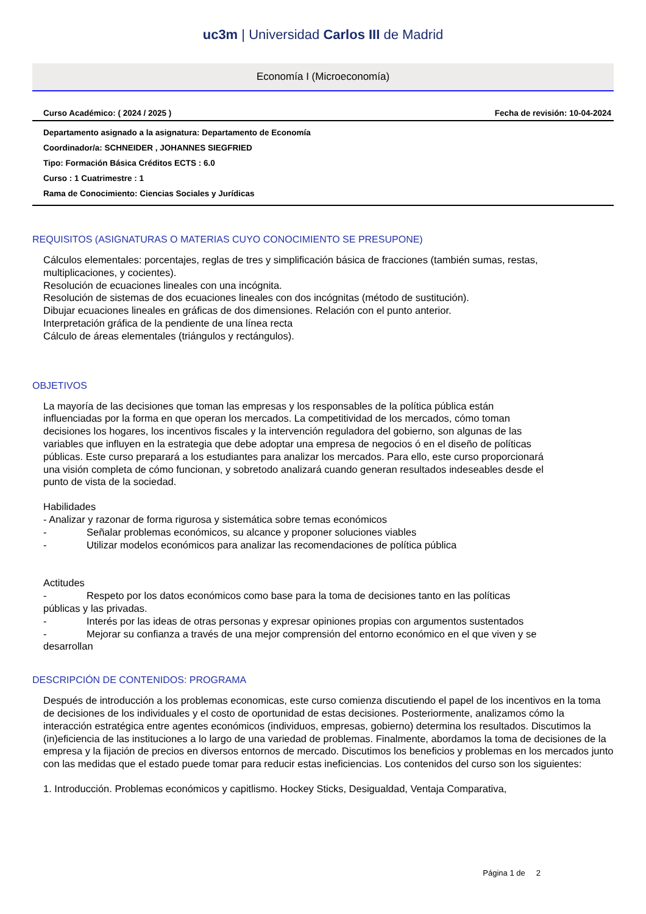uc3m | Universidad Carlos III de Madrid
Economía I (Microeconomía)
Curso Académico: ( 2024 / 2025 ) Fecha de revisión: 10-04-2024
Departamento asignado a la asignatura: Departamento de Economía
Coordinador/a: SCHNEIDER , JOHANNES SIEGFRIED
Tipo: Formación Básica Créditos ECTS : 6.0
Curso : 1 Cuatrimestre : 1
Rama de Conocimiento: Ciencias Sociales y Jurídicas
REQUISITOS (ASIGNATURAS O MATERIAS CUYO CONOCIMIENTO SE PRESUPONE)
Cálculos elementales: porcentajes, reglas de tres y simplificación básica de fracciones (también sumas, restas, multiplicaciones, y cocientes).
Resolución de ecuaciones lineales con una incógnita.
Resolución de sistemas de dos ecuaciones lineales con dos incógnitas (método de sustitución).
Dibujar ecuaciones lineales en gráficas de dos dimensiones. Relación con el punto anterior.
Interpretación gráfica de la pendiente de una línea recta
Cálculo de áreas elementales (triángulos y rectángulos).
OBJETIVOS
La mayoría de las decisiones que toman las empresas y los responsables de la política pública están influenciadas por la forma en que operan los mercados. La competitividad de los mercados, cómo toman decisiones los hogares, los incentivos fiscales y la intervención reguladora del gobierno, son algunas de las variables que influyen en la estrategia que debe adoptar una empresa de negocios ó en el diseño de políticas públicas. Este curso preparará a los estudiantes para analizar los mercados. Para ello, este curso proporcionará una visión completa de cómo funcionan, y sobretodo analizará cuando generan resultados indeseables desde el punto de vista de la sociedad.
Habilidades
- Analizar y razonar de forma rigurosa y sistemática sobre temas económicos
- Señalar problemas económicos, su alcance y proponer soluciones viables
- Utilizar modelos económicos para analizar las recomendaciones de política pública
Actitudes
- Respeto por los datos económicos como base para la toma de decisiones tanto en las políticas públicas y las privadas.
- Interés por las ideas de otras personas y expresar opiniones propias con argumentos sustentados
- Mejorar su confianza a través de una mejor comprensión del entorno económico en el que viven y se desarrollan
DESCRIPCIÓN DE CONTENIDOS: PROGRAMA
Después de introducción a los problemas economicas, este curso comienza discutiendo el papel de los incentivos en la toma de decisiones de los individuales y el costo de oportunidad de estas decisiones. Posteriormente, analizamos cómo la interacción estratégica entre agentes económicos (individuos, empresas, gobierno) determina los resultados. Discutimos la (in)eficiencia de las instituciones a lo largo de una variedad de problemas. Finalmente, abordamos la toma de decisiones de la empresa y la fijación de precios en diversos entornos de mercado. Discutimos los beneficios y problemas en los mercados junto con las medidas que el estado puede tomar para reducir estas ineficiencias. Los contenidos del curso son los siguientes:
1. Introducción. Problemas económicos y capitlismo. Hockey Sticks, Desigualdad, Ventaja Comparativa,
Página 1 de 2